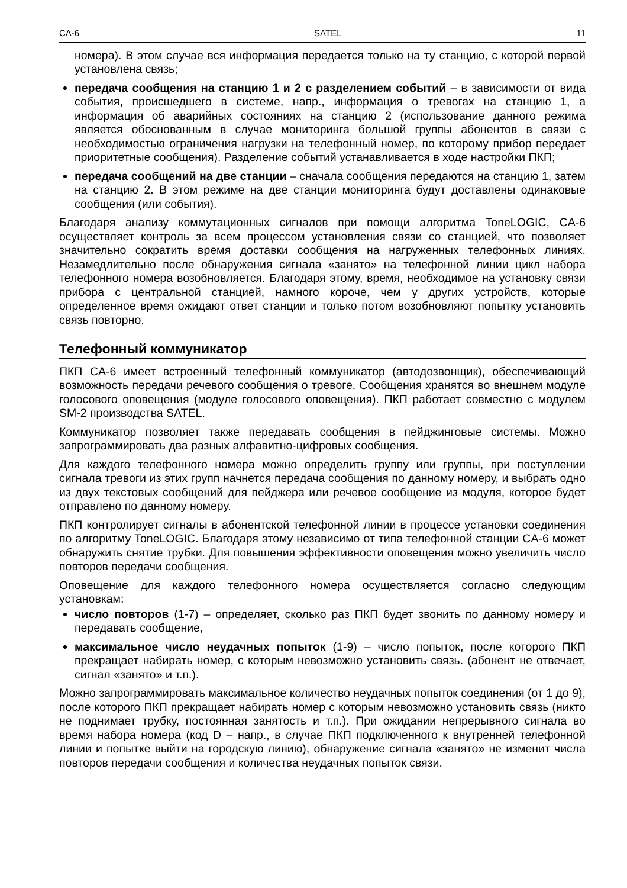CA-6 SATEL 11
номера). В этом случае вся информация передается только на ту станцию, с которой первой установлена связь;
передача сообщения на станцию 1 и 2 с разделением событий – в зависимости от вида события, происшедшего в системе, напр., информация о тревогах на станцию 1, а информация об аварийных состояниях на станцию 2 (использование данного режима является обоснованным в случае мониторинга большой группы абонентов в связи с необходимостью ограничения нагрузки на телефонный номер, по которому прибор передает приоритетные сообщения). Разделение событий устанавливается в ходе настройки ПКП;
передача сообщений на две станции – сначала сообщения передаются на станцию 1, затем на станцию 2. В этом режиме на две станции мониторинга будут доставлены одинаковые сообщения (или события).
Благодаря анализу коммутационных сигналов при помощи алгоритма ToneLOGIC, CA-6 осуществляет контроль за всем процессом установления связи со станцией, что позволяет значительно сократить время доставки сообщения на нагруженных телефонных линиях. Незамедлительно после обнаружения сигнала «занято» на телефонной линии цикл набора телефонного номера возобновляется. Благодаря этому, время, необходимое на установку связи прибора с центральной станцией, намного короче, чем у других устройств, которые определенное время ожидают ответ станции и только потом возобновляют попытку установить связь повторно.
Телефонный коммуникатор
ПКП CA-6 имеет встроенный телефонный коммуникатор (автодозвонщик), обеспечивающий возможность передачи речевого сообщения о тревоге. Сообщения хранятся во внешнем модуле голосового оповещения (модуле голосового оповещения). ПКП работает совместно с модулем SM-2 производства SATEL.
Коммуникатор позволяет также передавать сообщения в пейджинговые системы. Можно запрограммировать два разных алфавитно-цифровых сообщения.
Для каждого телефонного номера можно определить группу или группы, при поступлении сигнала тревоги из этих групп начнется передача сообщения по данному номеру, и выбрать одно из двух текстовых сообщений для пейджера или речевое сообщение из модуля, которое будет отправлено по данному номеру.
ПКП контролирует сигналы в абонентской телефонной линии в процессе установки соединения по алгоритму ToneLOGIC. Благодаря этому независимо от типа телефонной станции CA-6 может обнаружить снятие трубки. Для повышения эффективности оповещения можно увеличить число повторов передачи сообщения.
Оповещение для каждого телефонного номера осуществляется согласно следующим установкам:
число повторов (1-7) – определяет, сколько раз ПКП будет звонить по данному номеру и передавать сообщение,
максимальное число неудачных попыток (1-9) – число попыток, после которого ПКП прекращает набирать номер, с которым невозможно установить связь. (абонент не отвечает, сигнал «занято» и т.п.).
Можно запрограммировать максимальное количество неудачных попыток соединения (от 1 до 9), после которого ПКП прекращает набирать номер с которым невозможно установить связь (никто не поднимает трубку, постоянная занятость и т.п.). При ожидании непрерывного сигнала во время набора номера (код D – напр., в случае ПКП подключенного к внутренней телефонной линии и попытке выйти на городскую линию), обнаружение сигнала «занято» не изменит числа повторов передачи сообщения и количества неудачных попыток связи.